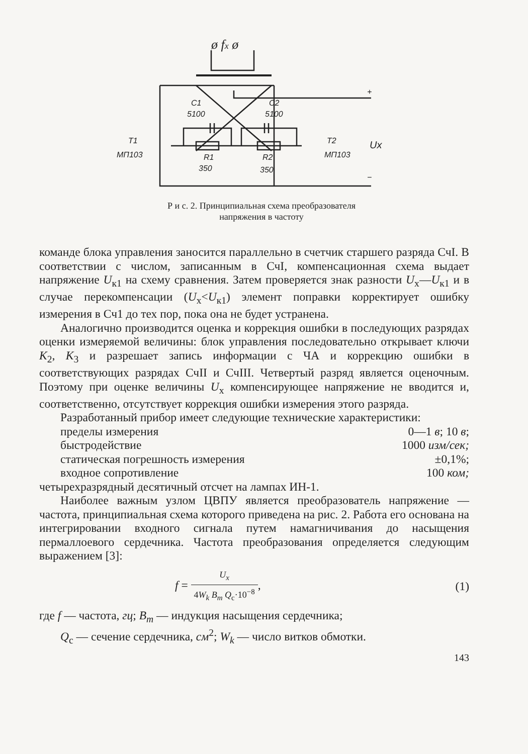ø fx ø
C1
5100
C2
5100
T1
МП103
T2
МП103
Ux
R1
350
R2
350
+
−
Р и с. 2. Принципиальная схема преобразователя
напряжения в частоту
команде блока управления заносится параллельно в счетчик старшего разряда СчI. В соответствии с числом, записанным в СчI, компенсационная схема выдает напряжение U<sub>к1</sub> на схему сравнения. Затем проверяется знак разности U<sub>x</sub>—U<sub>к1</sub> и в случае перекомпенсации (U<sub>x</sub><U<sub>к1</sub>) элемент поправки корректирует ошибку измерения в Сч1 до тех пор, пока она не будет устранена.
Аналогично производится оценка и коррекция ошибки в последующих разрядах оценки измеряемой величины: блок управления последовательно открывает ключи K<sub>2</sub>, K<sub>3</sub> и разрешает запись информации с ЧА и коррекцию ошибки в соответствующих разрядах СчII и СчIII. Четвертый разряд является оценочным. Поэтому при оценке величины U<sub>x</sub> компенсирующее напряжение не вводится и, соответственно, отсутствует коррекция ошибки измерения этого разряда.
Разработанный прибор имеет следующие технические характеристики:
пределы измерения 0—1 в; 10 в;
быстродействие 1000 изм/сек;
статическая погрешность измерения ±0,1%;
входное сопротивление 100 ком;
четырехразрядный десятичный отсчет на лампах ИН-1.
Наиболее важным узлом ЦВПУ является преобразователь напряжение — частота, принципиальная схема которого приведена на рис. 2. Работа его основана на интегрировании входного сигнала путем намагничивания до насыщения пермаллоевого сердечника. Частота преобразования определяется следующим выражением [3]:
f = U<sub>x</sub> 4W<sub>k</sub> B<sub>m</sub> Q<sub>c</sub>·10<sup>−8</sup>, (1)
где f — частота, гц; B<sub>m</sub> — индукция насыщения сердечника;
Q<sub>c</sub> — сечение сердечника, см<sup>2</sup>; W<sub>k</sub> — число витков обмотки.
143